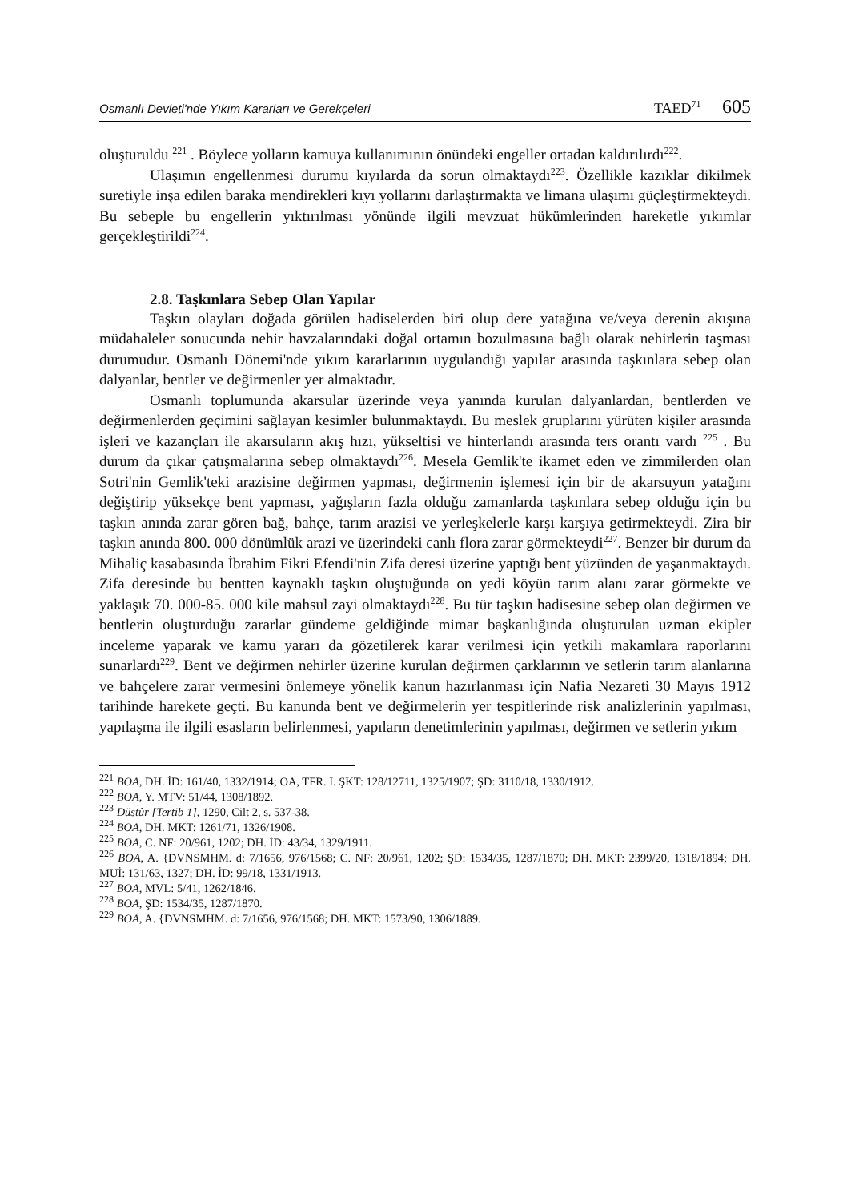Osmanlı Devleti'nde Yıkım Kararları ve Gerekçeleri TAED<sup>71</sup> 605
oluşturuldu <sup>221</sup> . Böylece yolların kamuya kullanımının önündeki engeller ortadan kaldırılırdı<sup>222</sup>.
Ulaşımın engellenmesi durumu kıyılarda da sorun olmaktaydı<sup>223</sup>. Özellikle kazıklar dikilmek suretiyle inşa edilen baraka mendirekleri kıyı yollarını darlaştırmakta ve limana ulaşımı güçleştirmekteydi. Bu sebeple bu engellerin yıktırılması yönünde ilgili mevzuat hükümlerinden hareketle yıkımlar gerçekleştirildi<sup>224</sup>.
2.8. Taşkınlara Sebep Olan Yapılar
Taşkın olayları doğada görülen hadiselerden biri olup dere yatağına ve/veya derenin akışına müdahaleler sonucunda nehir havzalarındaki doğal ortamın bozulmasına bağlı olarak nehirlerin taşması durumudur. Osmanlı Dönemi'nde yıkım kararlarının uygulandığı yapılar arasında taşkınlara sebep olan dalyanlar, bentler ve değirmenler yer almaktadır.
Osmanlı toplumunda akarsular üzerinde veya yanında kurulan dalyanlardan, bentlerden ve değirmenlerden geçimini sağlayan kesimler bulunmaktaydı. Bu meslek gruplarını yürüten kişiler arasında işleri ve kazançları ile akarsuların akış hızı, yükseltisi ve hinterlandı arasında ters orantı vardı <sup>225</sup> . Bu durum da çıkar çatışmalarına sebep olmaktaydı<sup>226</sup>. Mesela Gemlik'te ikamet eden ve zimmilerden olan Sotri'nin Gemlik'teki arazisine değirmen yapması, değirmenin işlemesi için bir de akarsuyun yatağını değiştirip yüksekçe bent yapması, yağışların fazla olduğu zamanlarda taşkınlara sebep olduğu için bu taşkın anında zarar gören bağ, bahçe, tarım arazisi ve yerleşkelerle karşı karşıya getirmekteydi. Zira bir taşkın anında 800. 000 dönümlük arazi ve üzerindeki canlı flora zarar görmekteydi<sup>227</sup>. Benzer bir durum da Mihaliç kasabasında İbrahim Fikri Efendi'nin Zifa deresi üzerine yaptığı bent yüzünden de yaşanmaktaydı. Zifa deresinde bu bentten kaynaklı taşkın oluştuğunda on yedi köyün tarım alanı zarar görmekte ve yaklaşık 70. 000-85. 000 kile mahsul zayi olmaktaydı<sup>228</sup>. Bu tür taşkın hadisesine sebep olan değirmen ve bentlerin oluşturduğu zararlar gündeme geldiğinde mimar başkanlığında oluşturulan uzman ekipler inceleme yaparak ve kamu yararı da gözetilerek karar verilmesi için yetkili makamlara raporlarını sunarlardı<sup>229</sup>. Bent ve değirmen nehirler üzerine kurulan değirmen çarklarının ve setlerin tarım alanlarına ve bahçelere zarar vermesini önlemeye yönelik kanun hazırlanması için Nafia Nezareti 30 Mayıs 1912 tarihinde harekete geçti. Bu kanunda bent ve değirmelerin yer tespitlerinde risk analizlerinin yapılması, yapılaşma ile ilgili esasların belirlenmesi, yapıların denetimlerinin yapılması, değirmen ve setlerin yıkım
<sup>221</sup> BOA, DH. İD: 161/40, 1332/1914; OA, TFR. I. ŞKT: 128/12711, 1325/1907; ŞD: 3110/18, 1330/1912.
<sup>222</sup> BOA, Y. MTV: 51/44, 1308/1892.
<sup>223</sup> Düstûr [Tertib 1], 1290, Cilt 2, s. 537-38.
<sup>224</sup> BOA, DH. MKT: 1261/71, 1326/1908.
<sup>225</sup> BOA, C. NF: 20/961, 1202; DH. İD: 43/34, 1329/1911.
<sup>226</sup> BOA, A. {DVNSMHM. d: 7/1656, 976/1568; C. NF: 20/961, 1202; ŞD: 1534/35, 1287/1870; DH. MKT: 2399/20, 1318/1894; DH. MUİ: 131/63, 1327; DH. İD: 99/18, 1331/1913.
<sup>227</sup> BOA, MVL: 5/41, 1262/1846.
<sup>228</sup> BOA, ŞD: 1534/35, 1287/1870.
<sup>229</sup> BOA, A. {DVNSMHM. d: 7/1656, 976/1568; DH. MKT: 1573/90, 1306/1889.